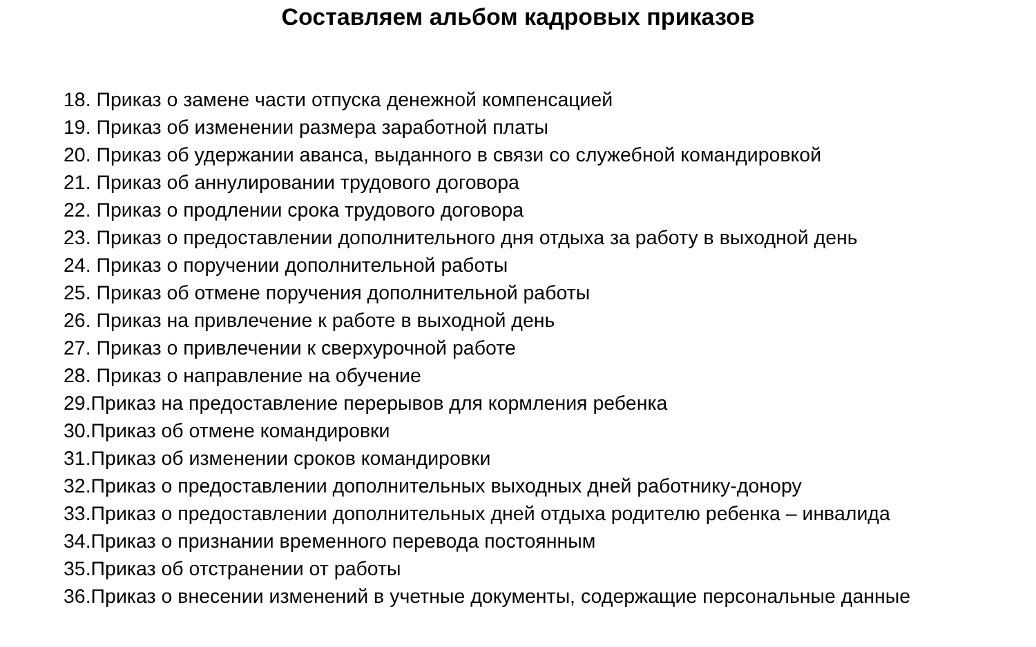Составляем альбом кадровых приказов
18. Приказ о замене части отпуска денежной компенсацией
19. Приказ об изменении размера заработной платы
20. Приказ об удержании аванса, выданного в связи со служебной командировкой
21. Приказ об аннулировании трудового договора
22. Приказ о продлении срока трудового договора
23. Приказ о предоставлении дополнительного дня отдыха за работу в выходной день
24. Приказ о поручении дополнительной работы
25. Приказ об отмене поручения дополнительной работы
26. Приказ на привлечение к работе в выходной день
27. Приказ о привлечении к сверхурочной работе
28. Приказ о направление на обучение
29.Приказ на предоставление перерывов для кормления ребенка
30.Приказ об отмене командировки
31.Приказ об изменении сроков командировки
32.Приказ о предоставлении дополнительных выходных дней работнику-донору
33.Приказ о предоставлении дополнительных дней отдыха родителю ребенка – инвалида
34.Приказ о признании временного перевода постоянным
35.Приказ об отстранении от работы
36.Приказ о внесении изменений в учетные документы, содержащие персональные данные